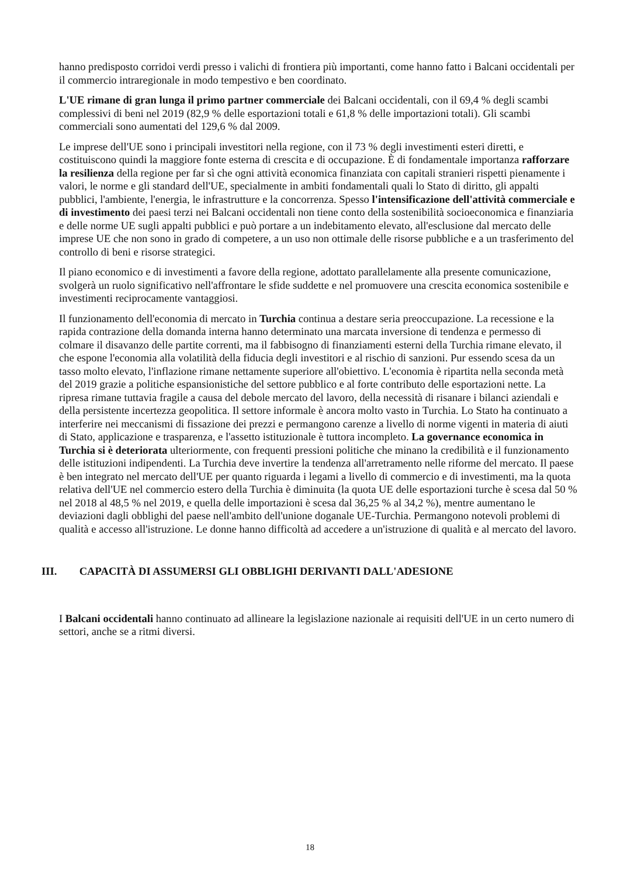hanno predisposto corridoi verdi presso i valichi di frontiera più importanti, come hanno fatto i Balcani occidentali per il commercio intraregionale in modo tempestivo e ben coordinato.
L'UE rimane di gran lunga il primo partner commerciale dei Balcani occidentali, con il 69,4 % degli scambi complessivi di beni nel 2019 (82,9 % delle esportazioni totali e 61,8 % delle importazioni totali). Gli scambi commerciali sono aumentati del 129,6 % dal 2009.
Le imprese dell'UE sono i principali investitori nella regione, con il 73 % degli investimenti esteri diretti, e costituiscono quindi la maggiore fonte esterna di crescita e di occupazione. È di fondamentale importanza rafforzare la resilienza della regione per far sì che ogni attività economica finanziata con capitali stranieri rispetti pienamente i valori, le norme e gli standard dell'UE, specialmente in ambiti fondamentali quali lo Stato di diritto, gli appalti pubblici, l'ambiente, l'energia, le infrastrutture e la concorrenza. Spesso l'intensificazione dell'attività commerciale e di investimento dei paesi terzi nei Balcani occidentali non tiene conto della sostenibilità socioeconomica e finanziaria e delle norme UE sugli appalti pubblici e può portare a un indebitamento elevato, all'esclusione dal mercato delle imprese UE che non sono in grado di competere, a un uso non ottimale delle risorse pubbliche e a un trasferimento del controllo di beni e risorse strategici.
Il piano economico e di investimenti a favore della regione, adottato parallelamente alla presente comunicazione, svolgerà un ruolo significativo nell'affrontare le sfide suddette e nel promuovere una crescita economica sostenibile e investimenti reciprocamente vantaggiosi.
Il funzionamento dell'economia di mercato in Turchia continua a destare seria preoccupazione. La recessione e la rapida contrazione della domanda interna hanno determinato una marcata inversione di tendenza e permesso di colmare il disavanzo delle partite correnti, ma il fabbisogno di finanziamenti esterni della Turchia rimane elevato, il che espone l'economia alla volatilità della fiducia degli investitori e al rischio di sanzioni. Pur essendo scesa da un tasso molto elevato, l'inflazione rimane nettamente superiore all'obiettivo. L'economia è ripartita nella seconda metà del 2019 grazie a politiche espansionistiche del settore pubblico e al forte contributo delle esportazioni nette. La ripresa rimane tuttavia fragile a causa del debole mercato del lavoro, della necessità di risanare i bilanci aziendali e della persistente incertezza geopolitica. Il settore informale è ancora molto vasto in Turchia. Lo Stato ha continuato a interferire nei meccanismi di fissazione dei prezzi e permangono carenze a livello di norme vigenti in materia di aiuti di Stato, applicazione e trasparenza, e l'assetto istituzionale è tuttora incompleto. La governance economica in Turchia si è deteriorata ulteriormente, con frequenti pressioni politiche che minano la credibilità e il funzionamento delle istituzioni indipendenti. La Turchia deve invertire la tendenza all'arretramento nelle riforme del mercato. Il paese è ben integrato nel mercato dell'UE per quanto riguarda i legami a livello di commercio e di investimenti, ma la quota relativa dell'UE nel commercio estero della Turchia è diminuita (la quota UE delle esportazioni turche è scesa dal 50 % nel 2018 al 48,5 % nel 2019, e quella delle importazioni è scesa dal 36,25 % al 34,2 %), mentre aumentano le deviazioni dagli obblighi del paese nell'ambito dell'unione doganale UE-Turchia. Permangono notevoli problemi di qualità e accesso all'istruzione. Le donne hanno difficoltà ad accedere a un'istruzione di qualità e al mercato del lavoro.
III. CAPACITÀ DI ASSUMERSI GLI OBBLIGHI DERIVANTI DALL'ADESIONE
I Balcani occidentali hanno continuato ad allineare la legislazione nazionale ai requisiti dell'UE in un certo numero di settori, anche se a ritmi diversi.
18